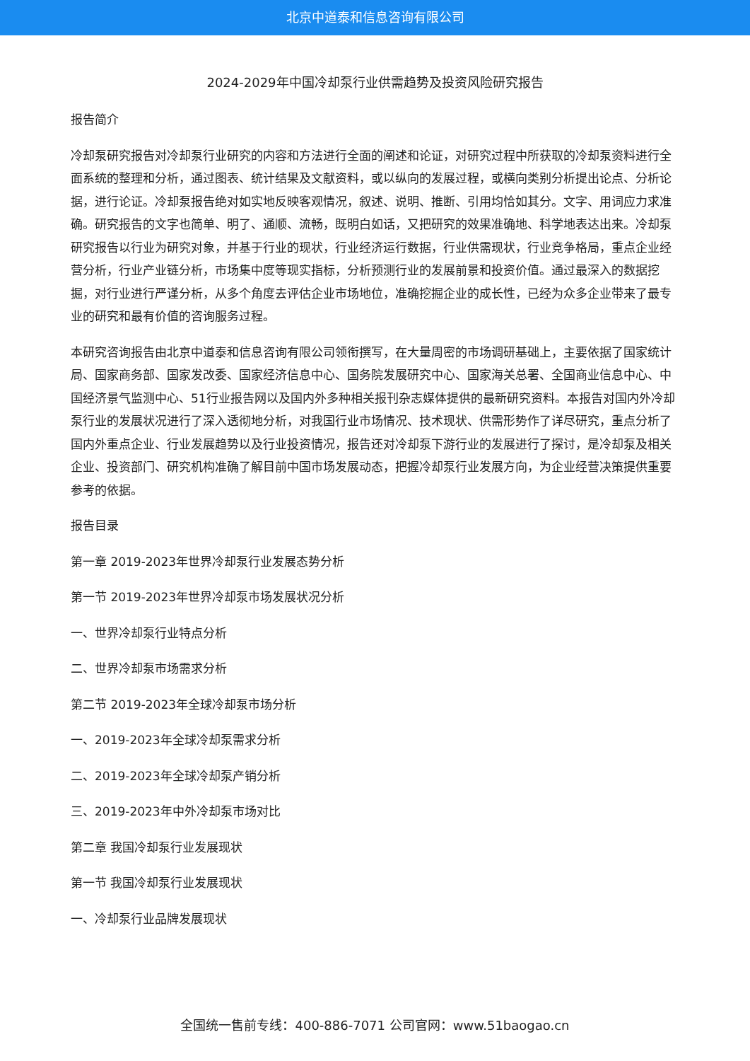北京中道泰和信息咨询有限公司
2024-2029年中国冷却泵行业供需趋势及投资风险研究报告
报告简介
冷却泵研究报告对冷却泵行业研究的内容和方法进行全面的阐述和论证，对研究过程中所获取的冷却泵资料进行全面系统的整理和分析，通过图表、统计结果及文献资料，或以纵向的发展过程，或横向类别分析提出论点、分析论据，进行论证。冷却泵报告绝对如实地反映客观情况，叙述、说明、推断、引用均恰如其分。文字、用词应力求准确。研究报告的文字也简单、明了、通顺、流畅，既明白如话，又把研究的效果准确地、科学地表达出来。冷却泵研究报告以行业为研究对象，并基于行业的现状，行业经济运行数据，行业供需现状，行业竞争格局，重点企业经营分析，行业产业链分析，市场集中度等现实指标，分析预测行业的发展前景和投资价值。通过最深入的数据挖掘，对行业进行严谨分析，从多个角度去评估企业市场地位，准确挖掘企业的成长性，已经为众多企业带来了最专业的研究和最有价值的咨询服务过程。
本研究咨询报告由北京中道泰和信息咨询有限公司领衔撰写，在大量周密的市场调研基础上，主要依据了国家统计局、国家商务部、国家发改委、国家经济信息中心、国务院发展研究中心、国家海关总署、全国商业信息中心、中国经济景气监测中心、51行业报告网以及国内外多种相关报刊杂志媒体提供的最新研究资料。本报告对国内外冷却泵行业的发展状况进行了深入透彻地分析，对我国行业市场情况、技术现状、供需形势作了详尽研究，重点分析了国内外重点企业、行业发展趋势以及行业投资情况，报告还对冷却泵下游行业的发展进行了探讨，是冷却泵及相关企业、投资部门、研究机构准确了解目前中国市场发展动态，把握冷却泵行业发展方向，为企业经营决策提供重要参考的依据。
报告目录
第一章 2019-2023年世界冷却泵行业发展态势分析
第一节 2019-2023年世界冷却泵市场发展状况分析
一、世界冷却泵行业特点分析
二、世界冷却泵市场需求分析
第二节 2019-2023年全球冷却泵市场分析
一、2019-2023年全球冷却泵需求分析
二、2019-2023年全球冷却泵产销分析
三、2019-2023年中外冷却泵市场对比
第二章 我国冷却泵行业发展现状
第一节 我国冷却泵行业发展现状
一、冷却泵行业品牌发展现状
全国统一售前专线：400-886-7071 公司官网：www.51baogao.cn